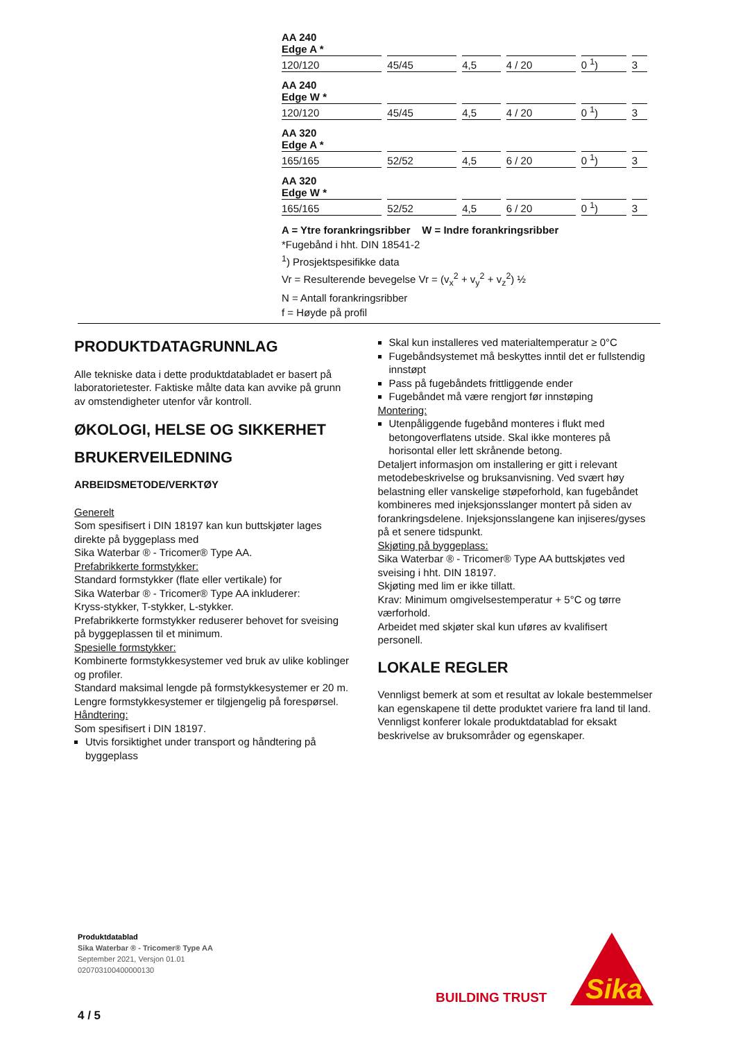| AA 240 Edge A * | | | | | |
| 120/120 | 45/45 | 4,5 | 4 / 20 | 0 <sup>1</sup>) | 3 |
| AA 240 Edge W * | | | | | |
| 120/120 | 45/45 | 4,5 | 4 / 20 | 0 <sup>1</sup>) | 3 |
| AA 320 Edge A * | | | | | |
| 165/165 | 52/52 | 4,5 | 6 / 20 | 0 <sup>1</sup>) | 3 |
| AA 320 Edge W * | | | | | |
| 165/165 | 52/52 | 4,5 | 6 / 20 | 0 <sup>1</sup>) | 3 |
A = Ytre forankringsribber W = Indre forankringsribber
*Fugebånd i hht. DIN 18541-2
<sup>1</sup>) Prosjektspesifikke data
Vr = Resulterende bevegelse Vr = (v<sub>x</sub><sup>2</sup> + v<sub>y</sub><sup>2</sup> + v<sub>z</sub><sup>2</sup>) ½
N = Antall forankringsribber
f = Høyde på profil
PRODUKTDATAGRUNNLAG
Alle tekniske data i dette produktdatabladet er basert på laboratorietester. Faktiske målte data kan avvike på grunn av omstendigheter utenfor vår kontroll.
ØKOLOGI, HELSE OG SIKKERHET
BRUKERVEILEDNING
ARBEIDSMETODE/VERKTØY
Generelt
Som spesifisert i DIN 18197 kan kun buttskjøter lages direkte på byggeplass med
Sika Waterbar ® - Tricomer® Type AA.
Prefabrikkerte formstykker:
Standard formstykker (flate eller vertikale) for
Sika Waterbar ® - Tricomer® Type AA inkluderer:
Kryss-stykker, T-stykker, L-stykker.
Prefabrikkerte formstykker reduserer behovet for sveising på byggeplassen til et minimum.
Spesielle formstykker:
Kombinerte formstykkesystemer ved bruk av ulike koblinger og profiler.
Standard maksimal lengde på formstykkesystemer er 20 m. Lengre formstykkesystemer er tilgjengelig på forespørsel.
Håndtering:
Som spesifisert i DIN 18197.
Utvis forsiktighet under transport og håndtering på byggeplass
Skal kun installeres ved materialtemperatur ≥ 0°C
Fugebåndsystemet må beskyttes inntil det er fullstendig innstøpt
Pass på fugebåndets frittliggende ender
Fugebåndet må være rengjort før innstøping
Montering:
Utenpåliggende fugebånd monteres i flukt med betongoverflatens utside. Skal ikke monteres på horisontal eller lett skrånende betong.
Detaljert informasjon om installering er gitt i relevant metodebeskrivelse og bruksanvisning. Ved svært høy belastning eller vanskelige støpeforhold, kan fugebåndet kombineres med injeksjonsslanger montert på siden av forankringsdelene. Injeksjonsslangene kan injiseres/gyses på et senere tidspunkt.
Skjøting på byggeplass:
Sika Waterbar ® - Tricomer® Type AA buttskjøtes ved sveising i hht. DIN 18197.
Skjøting med lim er ikke tillatt.
Krav: Minimum omgivelsestemperatur + 5°C og tørre værforhold.
Arbeidet med skjøter skal kun uføres av kvalifisert personell.
LOKALE REGLER
Vennligst bemerk at som et resultat av lokale bestemmelser kan egenskapene til dette produktet variere fra land til land. Vennligst konferer lokale produktdatablad for eksakt beskrivelse av bruksområder og egenskaper.
Produktdatablad
Sika Waterbar ® - Tricomer® Type AA
September 2021, Versjon 01.01
020703100400000130
4 / 5
BUILDING TRUST
Sika